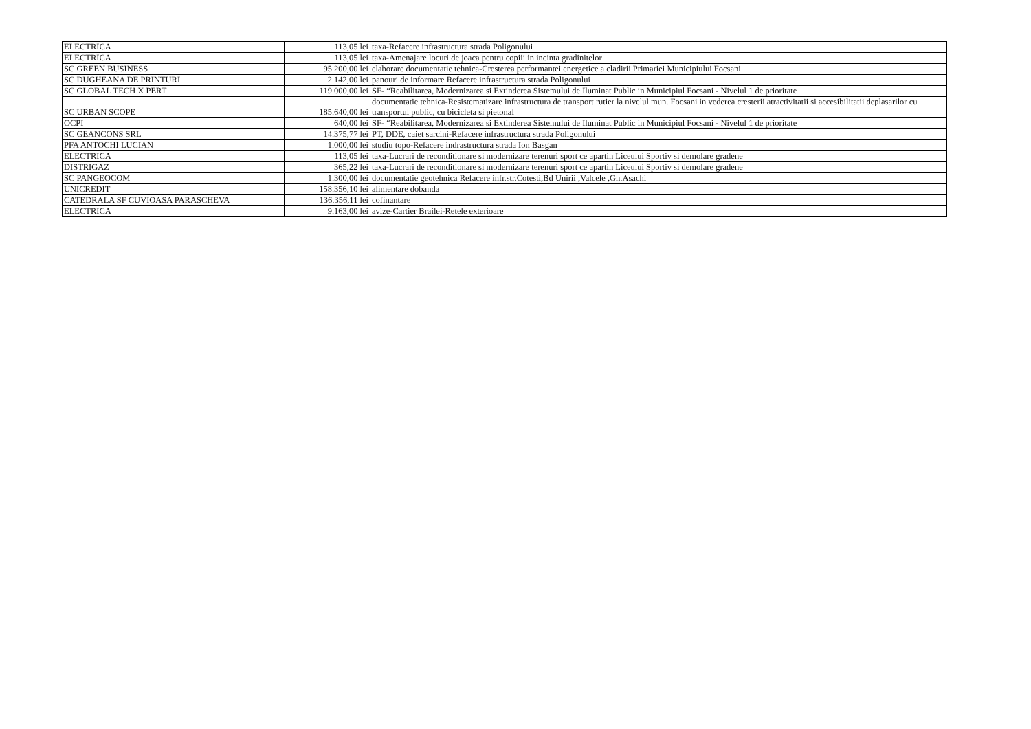| ELECTRICA | 113,05 lei | taxa-Refacere infrastructura strada Poligonului |
| ELECTRICA | 113,05 lei | taxa-Amenajare locuri de joaca pentru copiii in incinta gradinitelor |
| SC GREEN BUSINESS | 95.200,00 lei | elaborare documentatie tehnica-Cresterea performantei energetice a cladirii Primariei Municipiului Focsani |
| SC DUGHEANA DE PRINTURI | 2.142,00 lei | panouri de informare Refacere infrastructura strada Poligonului |
| SC GLOBAL TECH X PERT | 119.000,00 lei | SF- “Reabilitarea, Modernizarea si Extinderea Sistemului de Iluminat Public in Municipiul Focsani - Nivelul 1 de prioritate |
| SC URBAN SCOPE | 185.640,00 lei | documentatie tehnica-Resistematizare infrastructura de transport rutier la nivelul mun. Focsani in vederea cresterii atractivitatii si accesibilitatii deplasarilor cu transportul public, cu bicicleta si pietonal |
| OCPI | 640,00 lei | SF- “Reabilitarea, Modernizarea si Extinderea Sistemului de Iluminat Public in Municipiul Focsani - Nivelul 1 de prioritate |
| SC GEANCONS SRL | 14.375,77 lei | PT, DDE, caiet sarcini-Refacere infrastructura strada Poligonului |
| PFA ANTOCHI LUCIAN | 1.000,00 lei | studiu topo-Refacere indrastructura strada Ion Basgan |
| ELECTRICA | 113,05 lei | taxa-Lucrari de reconditionare si modernizare terenuri sport ce apartin Liceului Sportiv si demolare gradene |
| DISTRIGAZ | 365,22 lei | taxa-Lucrari de reconditionare si modernizare terenuri sport ce apartin Liceului Sportiv si demolare gradene |
| SC PANGEOCOM | 1.300,00 lei | documentatie geotehnica Refacere infr.str.Cotesti,Bd Unirii ,Valcele ,Gh.Asachi |
| UNICREDIT | 158.356,10 lei | alimentare dobanda |
| CATEDRALA SF CUVIOASA PARASCHEVA | 136.356,11 lei | cofinantare |
| ELECTRICA | 9.163,00 lei | avize-Cartier Brailei-Retele exterioare |